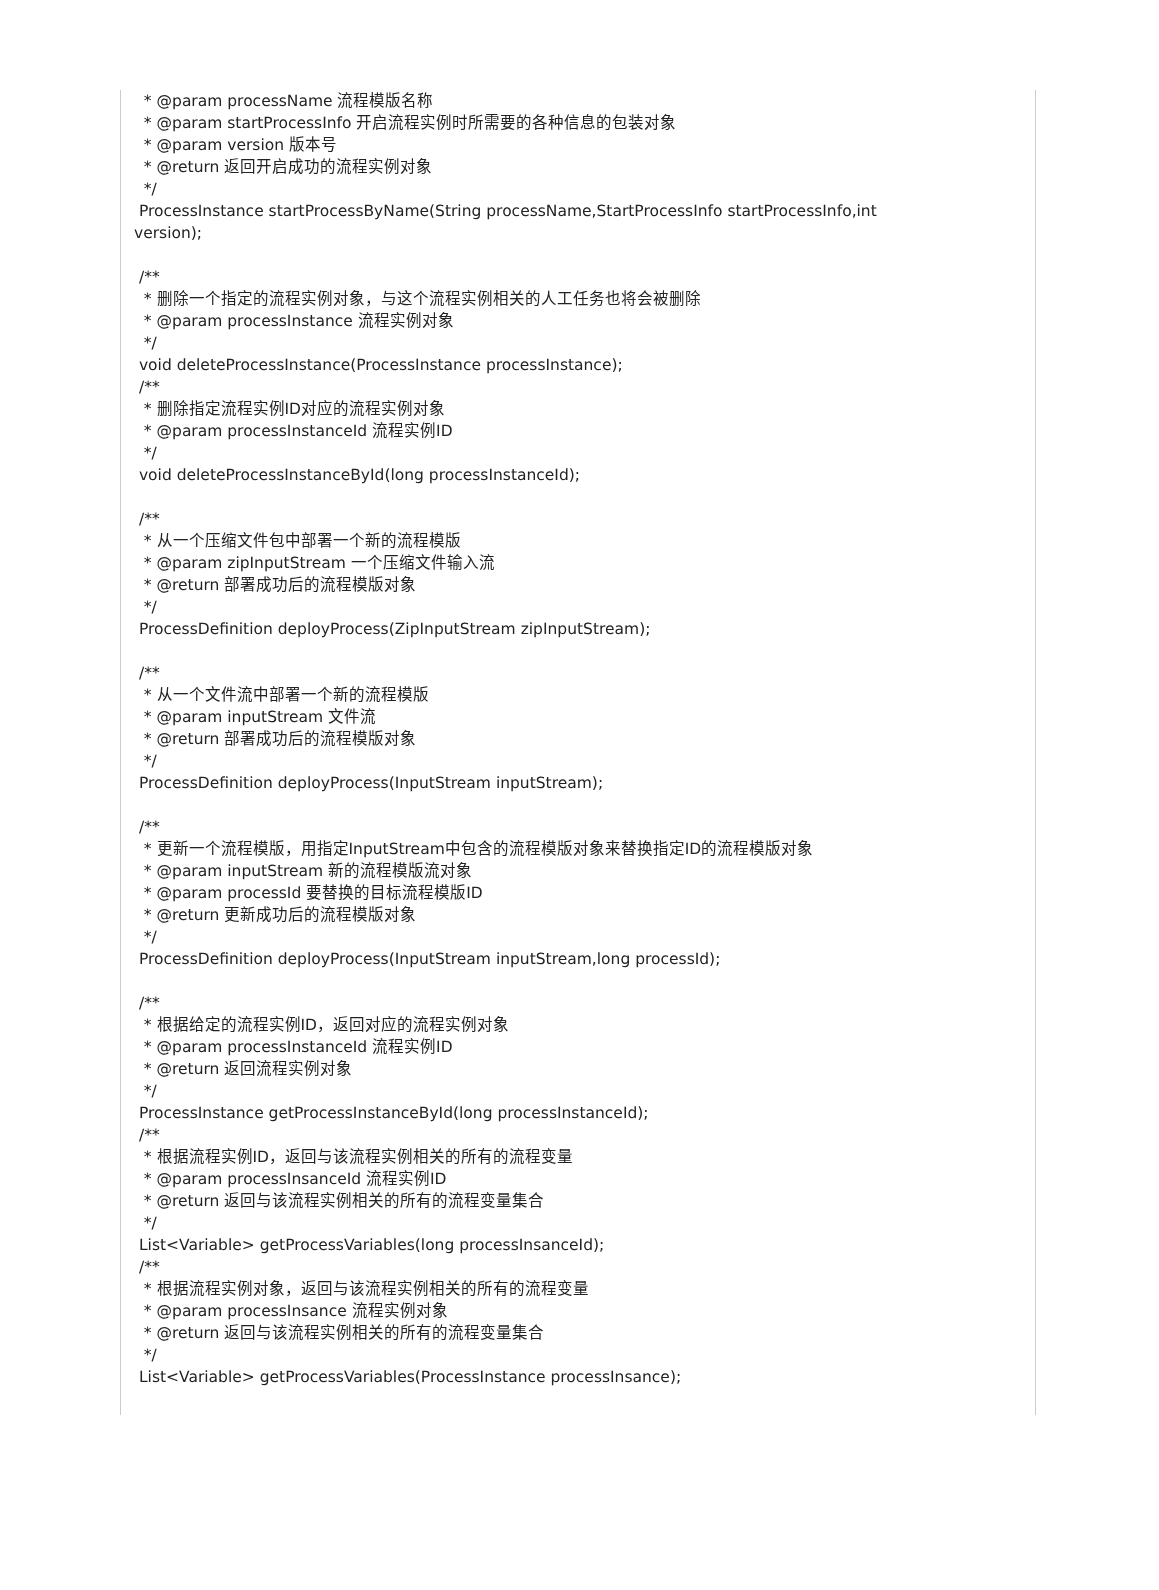* @param processName 流程模版名称 * @param startProcessInfo 开启流程实例时所需要的各种信息的包装对象 * @param version 版本号 * @return 返回开启成功的流程实例对象 */ ProcessInstance startProcessByName(String processName,StartProcessInfo startProcessInfo,int version); /** * 删除一个指定的流程实例对象，与这个流程实例相关的人工任务也将会被删除 * @param processInstance 流程实例对象 */ void deleteProcessInstance(ProcessInstance processInstance); /** * 删除指定流程实例ID对应的流程实例对象 * @param processInstanceId 流程实例ID */ void deleteProcessInstanceById(long processInstanceId); /** * 从一个压缩文件包中部署一个新的流程模版 * @param zipInputStream 一个压缩文件输入流 * @return 部署成功后的流程模版对象 */ ProcessDefinition deployProcess(ZipInputStream zipInputStream); /** * 从一个文件流中部署一个新的流程模版 * @param inputStream 文件流 * @return 部署成功后的流程模版对象 */ ProcessDefinition deployProcess(InputStream inputStream); /** * 更新一个流程模版，用指定InputStream中包含的流程模版对象来替换指定ID的流程模版对象 * @param inputStream 新的流程模版流对象 * @param processId 要替换的目标流程模版ID * @return 更新成功后的流程模版对象 */ ProcessDefinition deployProcess(InputStream inputStream,long processId); /** * 根据给定的流程实例ID，返回对应的流程实例对象 * @param processInstanceId 流程实例ID * @return 返回流程实例对象 */ ProcessInstance getProcessInstanceById(long processInstanceId); /** * 根据流程实例ID，返回与该流程实例相关的所有的流程变量 * @param processInsanceId 流程实例ID * @return 返回与该流程实例相关的所有的流程变量集合 */ List<Variable> getProcessVariables(long processInsanceId); /** * 根据流程实例对象，返回与该流程实例相关的所有的流程变量 * @param processInsance 流程实例对象 * @return 返回与该流程实例相关的所有的流程变量集合 */ List<Variable> getProcessVariables(ProcessInstance processInsance);